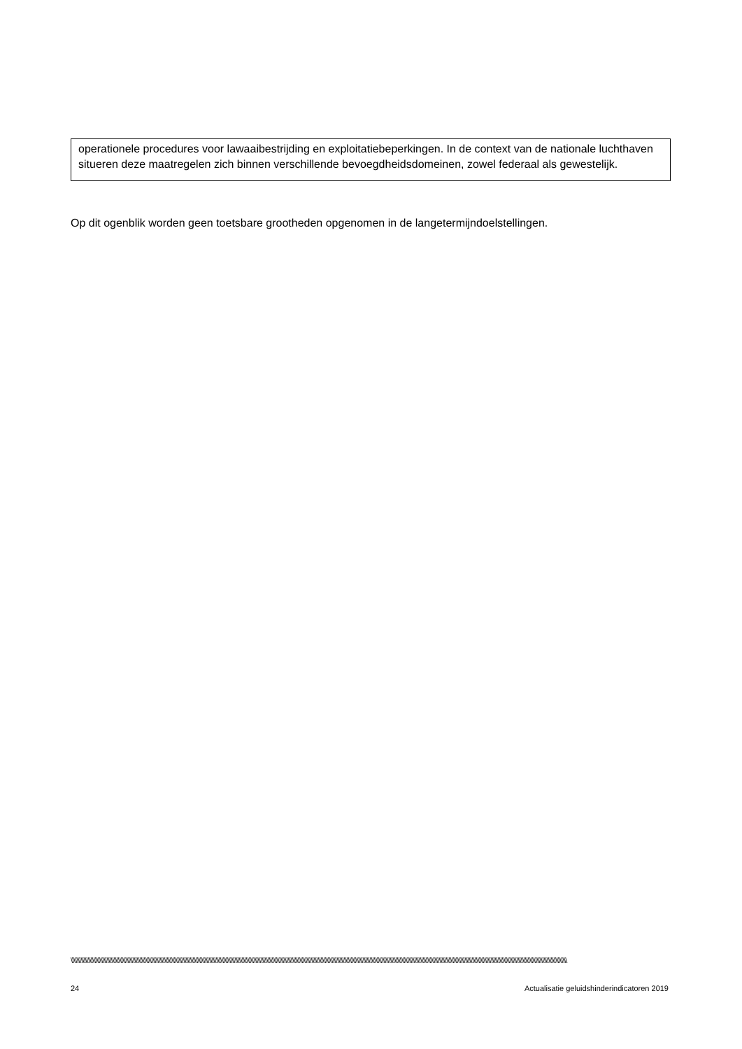operationele procedures voor lawaaibestrijding en exploitatiebeperkingen. In de context van de nationale luchthaven situeren deze maatregelen zich binnen verschillende bevoegdheidsdomeinen, zowel federaal als gewestelijk.
Op dit ogenblik worden geen toetsbare grootheden opgenomen in de langetermijndoelstellingen.
\\\\\\\\\\\\\\\\\\\\\\\\\\\\\\\\\\\\\\\\\\\\\\\\\\\\\\\\\\\\\\\\\\\\\\\\\\\\\\\\\\\\\\\\\\\\\\\\\\\\\\\\\\\\\\\\\\\\\\\\\\\\\\\\\\\\\\\\\\\\\\\\\\\\\\\\\\\\\\\\\\\\\\\\\\\\\\\\\\\\\\\\\\\\\\\\\\\\\\\\\\\\\\\\\\\\\\\\\\\\\\\\\\\\\\\\\\\\\\\\\\\\\\\\\\\\\\\\\\\\\\\\\\\\\\\\\\\\\\\\\\\\\\\\\\\\\\\\\\\\\\\\\\\\\\\\\\\\\\\\\\\\\\\\\\\\\\\\\\\\\\\\\
24 Actualisatie geluidshinderindicatoren 2019